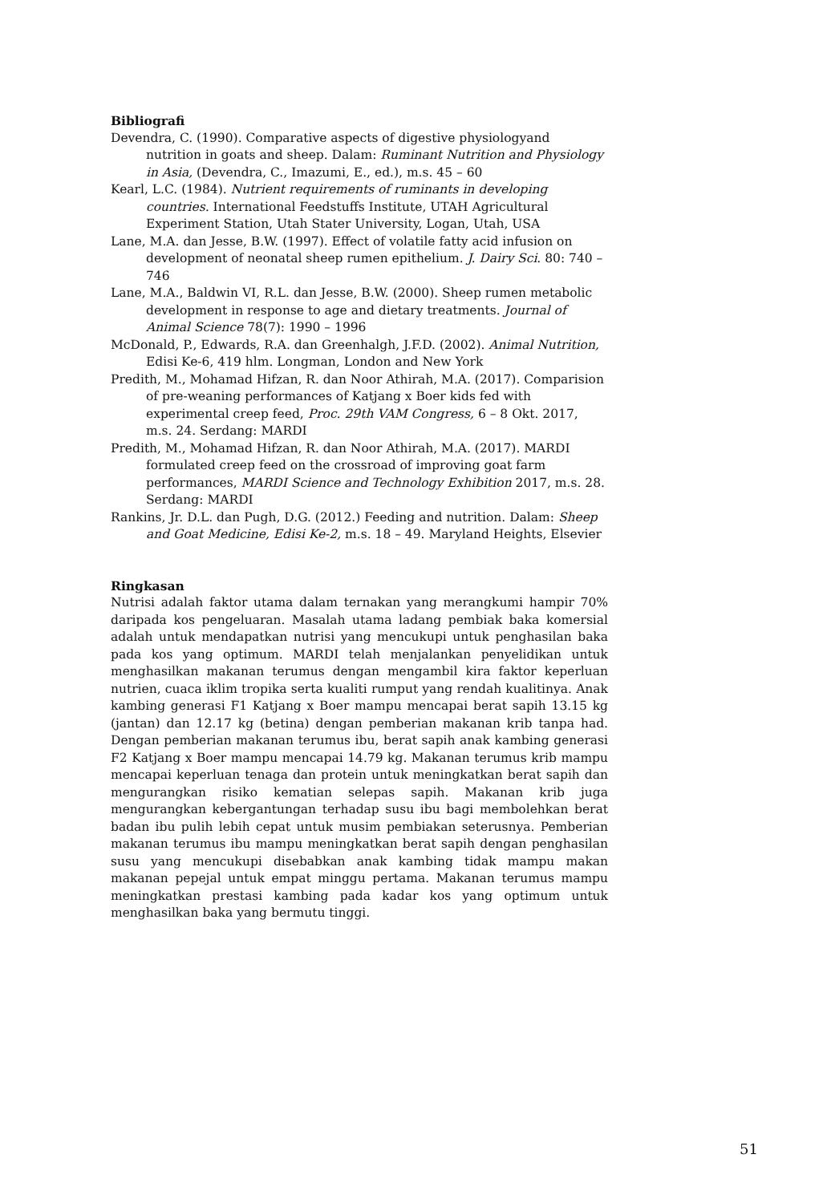Bibliografi
Devendra, C. (1990). Comparative aspects of digestive physiologyand nutrition in goats and sheep. Dalam: Ruminant Nutrition and Physiology in Asia, (Devendra, C., Imazumi, E., ed.), m.s. 45 – 60
Kearl, L.C. (1984). Nutrient requirements of ruminants in developing countries. International Feedstuffs Institute, UTAH Agricultural Experiment Station, Utah Stater University, Logan, Utah, USA
Lane, M.A. dan Jesse, B.W. (1997). Effect of volatile fatty acid infusion on development of neonatal sheep rumen epithelium. J. Dairy Sci. 80: 740 – 746
Lane, M.A., Baldwin VI, R.L. dan Jesse, B.W. (2000). Sheep rumen metabolic development in response to age and dietary treatments. Journal of Animal Science 78(7): 1990 – 1996
McDonald, P., Edwards, R.A. dan Greenhalgh, J.F.D. (2002). Animal Nutrition, Edisi Ke-6, 419 hlm. Longman, London and New York
Predith, M., Mohamad Hifzan, R. dan Noor Athirah, M.A. (2017). Comparision of pre-weaning performances of Katjang x Boer kids fed with experimental creep feed, Proc. 29th VAM Congress, 6 – 8 Okt. 2017, m.s. 24. Serdang: MARDI
Predith, M., Mohamad Hifzan, R. dan Noor Athirah, M.A. (2017). MARDI formulated creep feed on the crossroad of improving goat farm performances, MARDI Science and Technology Exhibition 2017, m.s. 28. Serdang: MARDI
Rankins, Jr. D.L. dan Pugh, D.G. (2012.) Feeding and nutrition. Dalam: Sheep and Goat Medicine, Edisi Ke-2, m.s. 18 – 49. Maryland Heights, Elsevier
Ringkasan
Nutrisi adalah faktor utama dalam ternakan yang merangkumi hampir 70% daripada kos pengeluaran. Masalah utama ladang pembiak baka komersial adalah untuk mendapatkan nutrisi yang mencukupi untuk penghasilan baka pada kos yang optimum. MARDI telah menjalankan penyelidikan untuk menghasilkan makanan terumus dengan mengambil kira faktor keperluan nutrien, cuaca iklim tropika serta kualiti rumput yang rendah kualitinya. Anak kambing generasi F1 Katjang x Boer mampu mencapai berat sapih 13.15 kg (jantan) dan 12.17 kg (betina) dengan pemberian makanan krib tanpa had. Dengan pemberian makanan terumus ibu, berat sapih anak kambing generasi F2 Katjang x Boer mampu mencapai 14.79 kg. Makanan terumus krib mampu mencapai keperluan tenaga dan protein untuk meningkatkan berat sapih dan mengurangkan risiko kematian selepas sapih. Makanan krib juga mengurangkan kebergantungan terhadap susu ibu bagi membolehkan berat badan ibu pulih lebih cepat untuk musim pembiakan seterusnya. Pemberian makanan terumus ibu mampu meningkatkan berat sapih dengan penghasilan susu yang mencukupi disebabkan anak kambing tidak mampu makan makanan pepejal untuk empat minggu pertama. Makanan terumus mampu meningkatkan prestasi kambing pada kadar kos yang optimum untuk menghasilkan baka yang bermutu tinggi.
51